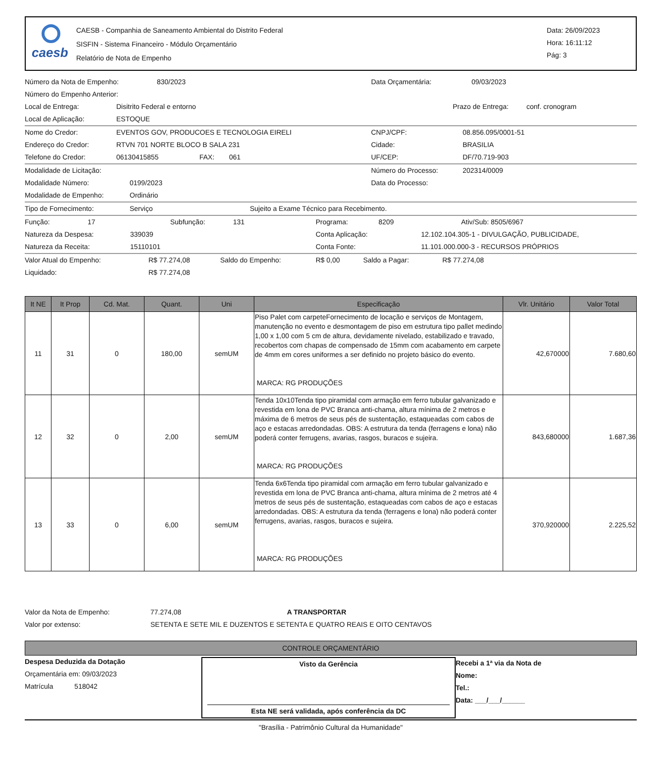caesb
CAESB - Companhia de Saneamento Ambiental do Distrito Federal
SISFIN - Sistema Financeiro - Módulo Orçamentário
Relatório de Nota de Empenho
Data: 26/09/2023
Hora: 16:11:12
Pág: 3
Número da Nota de Empenho: 830/2023 Data Orçamentária: 09/03/2023
Número do Empenho Anterior:
Local de Entrega: Disitrito Federal e entorno Prazo de Entrega: conf. cronogram
Local de Aplicação: ESTOQUE
Nome do Credor: EVENTOS GOV, PRODUCOES E TECNOLOGIA EIRELI CNPJ/CPF: 08.856.095/0001-51
Endereço do Credor: RTVN 701 NORTE BLOCO B SALA 231 Cidade: BRASILIA
Telefone do Credor: 06130415855 FAX: 061 UF/CEP: DF/70.719-903
Modalidade de Licitação: Número do Processo: 202314/0009
Modalidade Número: 0199/2023 Data do Processo:
Modalidade de Empenho: Ordinário
Tipo de Fornecimento: Serviço Sujeito a Exame Técnico para Recebimento.
Função: 17 Subfunção: 131 Programa: 8209 Ativ/Sub: 8505/6967
Natureza da Despesa: 339039 Conta Aplicação: 12.102.104.305-1 - DIVULGAÇÃO, PUBLICIDADE,
Natureza da Receita: 15110101 Conta Fonte: 11.101.000.000-3 - RECURSOS PRÓPRIOS
Valor Atual do Empenho: R$ 77.274,08 Saldo do Empenho: R$ 0,00 Saldo a Pagar: R$ 77.274,08
Liquidado: R$ 77.274,08
| It NE | It Prop | Cd. Mat. | Quant. | Uni | Especificação | Vlr. Unitário | Valor Total |
| --- | --- | --- | --- | --- | --- | --- | --- |
| 11 | 31 | 0 | 180,00 | semUM | Piso Palet com carpeteFornecimento de locação e serviços de Montagem, manutenção no evento e desmontagem de piso em estrutura tipo pallet medindo 1,00 x 1,00 com 5 cm de altura, devidamente nivelado, estabilizado e travado, recobertos com chapas de compensado de 15mm com acabamento em carpete de 4mm em cores uniformes a ser definido no projeto básico do evento. MARCA: RG PRODUÇÕES | 42,670000 | 7.680,60 |
| 12 | 32 | 0 | 2,00 | semUM | Tenda 10x10Tenda tipo piramidal com armação em ferro tubular galvanizado e revestida em lona de PVC Branca anti-chama, altura mínima de 2 metros e máxima de 6 metros de seus pés de sustentação, estaqueadas com cabos de aço e estacas arredondadas. OBS: A estrutura da tenda (ferragens e lona) não poderá conter ferrugens, avarias, rasgos, buracos e sujeira. MARCA: RG PRODUÇÕES | 843,680000 | 1.687,36 |
| 13 | 33 | 0 | 6,00 | semUM | Tenda 6x6Tenda tipo piramidal com armação em ferro tubular galvanizado e revestida em lona de PVC Branca anti-chama, altura mínima de 2 metros até 4 metros de seus pés de sustentação, estaqueadas com cabos de aço e estacas arredondadas. OBS: A estrutura da tenda (ferragens e lona) não poderá conter ferrugens, avarias, rasgos, buracos e sujeira. MARCA: RG PRODUÇÕES | 370,920000 | 2.225,52 |
Valor da Nota de Empenho: 77.274,08 A TRANSPORTAR
Valor por extenso: SETENTA E SETE MIL E DUZENTOS E SETENTA E QUATRO REAIS E OITO CENTAVOS
CONTROLE ORÇAMENTÁRIO
Despesa Deduzida da Dotação
Orçamentária em: 09/03/2023
Matrícula 518042
Visto da Gerência
Esta NE será validada, após conferência da DC
Recebi a 1ª via da Nota de
Nome:
Tel.:
Data: ___/___/______
"Brasília - Patrimônio Cultural da Humanidade"